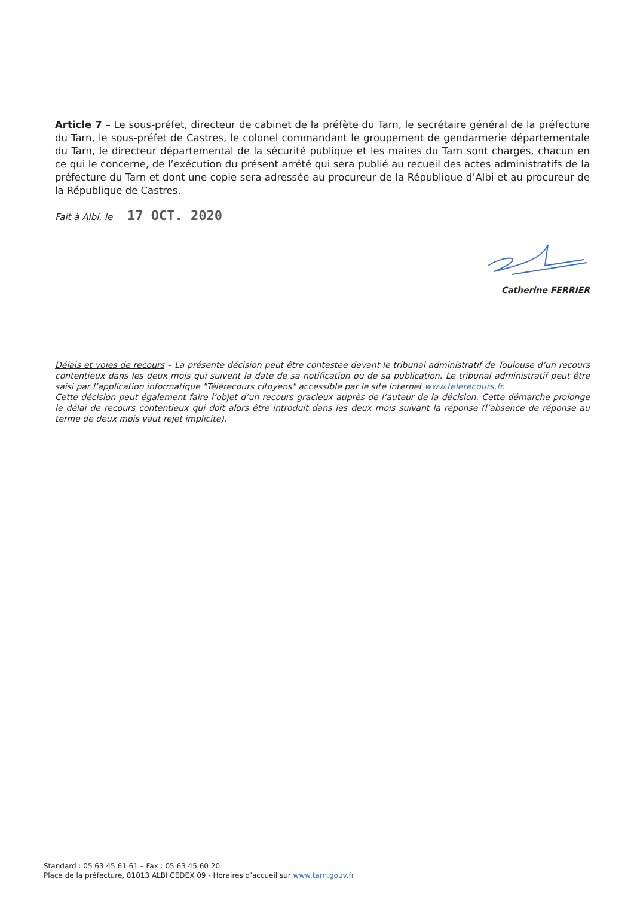Article 7 – Le sous-préfet, directeur de cabinet de la préfète du Tarn, le secrétaire général de la préfecture du Tarn, le sous-préfet de Castres, le colonel commandant le groupement de gendarmerie départementale du Tarn, le directeur départemental de la sécurité publique et les maires du Tarn sont chargés, chacun en ce qui le concerne, de l’exécution du présent arrêté qui sera publié au recueil des actes administratifs de la préfecture du Tarn et dont une copie sera adressée au procureur de la République d’Albi et au procureur de la République de Castres.
Fait à Albi, le 17 OCT. 2020
Catherine FERRIER
Délais et voies de recours – La présente décision peut être contestée devant le tribunal administratif de Toulouse d’un recours contentieux dans les deux mois qui suivent la date de sa notification ou de sa publication. Le tribunal administratif peut être saisi par l’application informatique "Télérecours citoyens" accessible par le site internet www.telerecours.fr.
Cette décision peut également faire l’objet d’un recours gracieux auprès de l’auteur de la décision. Cette démarche prolonge le délai de recours contentieux qui doit alors être introduit dans les deux mois suivant la réponse (l’absence de réponse au terme de deux mois vaut rejet implicite).
Standard : 05 63 45 61 61 – Fax : 05 63 45 60 20
Place de la préfecture, 81013 ALBI CEDEX 09 - Horaires d’accueil sur www.tarn.gouv.fr